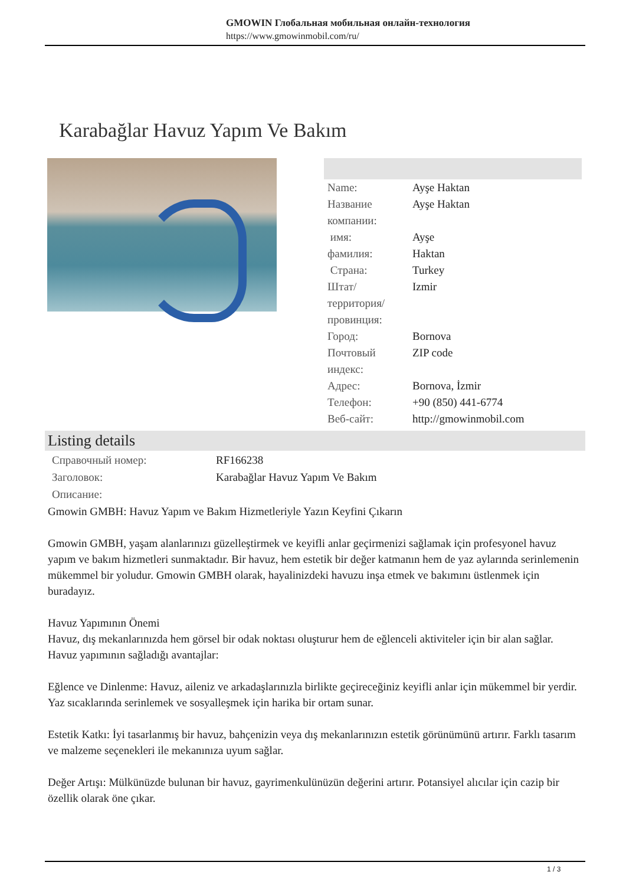GMOWIN Глобальная мобильная онлайн-технология
https://www.gmowinmobil.com/ru/
Karabağlar Havuz Yapım Ve Bakım
| Name: | Ayşe Haktan |
| Название компании: | Ayşe Haktan |
| имя: | Ayşe |
| фамилия: | Haktan |
| Страна: | Turkey |
| Штат/территория/провинция: | Izmir |
| Город: | Bornova |
| Почтовый индекс: | ZIP code |
| Адрес: | Bornova, İzmir |
| Телефон: | +90 (850) 441-6774 |
| Веб-сайт: | http://gmowinmobil.com |
Listing details
| Справочный номер: | RF166238 |
| Заголовок: | Karabağlar Havuz Yapım Ve Bakım |
| Описание: | |
Gmowin GMBH: Havuz Yapım ve Bakım Hizmetleriyle Yazın Keyfini Çıkarın
Gmowin GMBH, yaşam alanlarınızı güzelleştirmek ve keyifli anlar geçirmenizi sağlamak için profesyonel havuz yapım ve bakım hizmetleri sunmaktadır. Bir havuz, hem estetik bir değer katmanın hem de yaz aylarında serinlemenin mükemmel bir yoludur. Gmowin GMBH olarak, hayalinizdeki havuzu inşa etmek ve bakımını üstlenmek için buradayız.
Havuz Yapımının Önemi
Havuz, dış mekanlarınızda hem görsel bir odak noktası oluşturur hem de eğlenceli aktiviteler için bir alan sağlar. Havuz yapımının sağladığı avantajlar:
Eğlence ve Dinlenme: Havuz, aileniz ve arkadaşlarınızla birlikte geçireceğiniz keyifli anlar için mükemmel bir yerdir. Yaz sıcaklarında serinlemek ve sosyalleşmek için harika bir ortam sunar.
Estetik Katkı: İyi tasarlanmış bir havuz, bahçenizin veya dış mekanlarınızın estetik görünümünü artırır. Farklı tasarım ve malzeme seçenekleri ile mekanınıza uyum sağlar.
Değer Artışı: Mülkünüzde bulunan bir havuz, gayrimenkulünüzün değerini artırır. Potansiyel alıcılar için cazip bir özellik olarak öne çıkar.
1 / 3